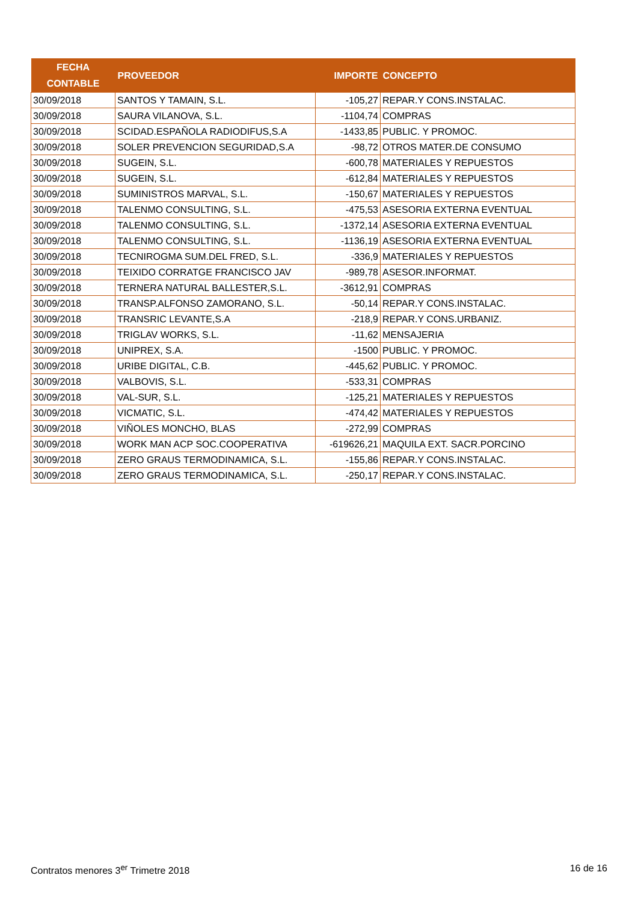| FECHA CONTABLE | PROVEEDOR | IMPORTE | CONCEPTO |
| --- | --- | --- | --- |
| 30/09/2018 | SANTOS Y TAMAIN, S.L. | -105,27 | REPAR.Y CONS.INSTALAC. |
| 30/09/2018 | SAURA VILANOVA, S.L. | -1104,74 | COMPRAS |
| 30/09/2018 | SCIDAD.ESPAÑOLA RADIODIFUS,S.A | -1433,85 | PUBLIC. Y PROMOC. |
| 30/09/2018 | SOLER PREVENCION SEGURIDAD,S.A | -98,72 | OTROS MATER.DE CONSUMO |
| 30/09/2018 | SUGEIN, S.L. | -600,78 | MATERIALES Y REPUESTOS |
| 30/09/2018 | SUGEIN, S.L. | -612,84 | MATERIALES Y REPUESTOS |
| 30/09/2018 | SUMINISTROS MARVAL, S.L. | -150,67 | MATERIALES Y REPUESTOS |
| 30/09/2018 | TALENMO CONSULTING, S.L. | -475,53 | ASESORIA EXTERNA EVENTUAL |
| 30/09/2018 | TALENMO CONSULTING, S.L. | -1372,14 | ASESORIA EXTERNA EVENTUAL |
| 30/09/2018 | TALENMO CONSULTING, S.L. | -1136,19 | ASESORIA EXTERNA EVENTUAL |
| 30/09/2018 | TECNIROGMA SUM.DEL FRED, S.L. | -336,9 | MATERIALES Y REPUESTOS |
| 30/09/2018 | TEIXIDO CORRATGE FRANCISCO JAV | -989,78 | ASESOR.INFORMAT. |
| 30/09/2018 | TERNERA NATURAL BALLESTER,S.L. | -3612,91 | COMPRAS |
| 30/09/2018 | TRANSP.ALFONSO ZAMORANO, S.L. | -50,14 | REPAR.Y CONS.INSTALAC. |
| 30/09/2018 | TRANSRIC LEVANTE,S.A | -218,9 | REPAR.Y CONS.URBANIZ. |
| 30/09/2018 | TRIGLAV WORKS, S.L. | -11,62 | MENSAJERIA |
| 30/09/2018 | UNIPREX, S.A. | -1500 | PUBLIC. Y PROMOC. |
| 30/09/2018 | URIBE DIGITAL, C.B. | -445,62 | PUBLIC. Y PROMOC. |
| 30/09/2018 | VALBOVIS, S.L. | -533,31 | COMPRAS |
| 30/09/2018 | VAL-SUR, S.L. | -125,21 | MATERIALES Y REPUESTOS |
| 30/09/2018 | VICMATIC, S.L. | -474,42 | MATERIALES Y REPUESTOS |
| 30/09/2018 | VIÑOLES MONCHO, BLAS | -272,99 | COMPRAS |
| 30/09/2018 | WORK MAN ACP SOC.COOPERATIVA | -619626,21 | MAQUILA EXT. SACR.PORCINO |
| 30/09/2018 | ZERO GRAUS TERMODINAMICA, S.L. | -155,86 | REPAR.Y CONS.INSTALAC. |
| 30/09/2018 | ZERO GRAUS TERMODINAMICA, S.L. | -250,17 | REPAR.Y CONS.INSTALAC. |
Contratos menores 3<sup>er</sup> Trimetre 2018 16 de 16